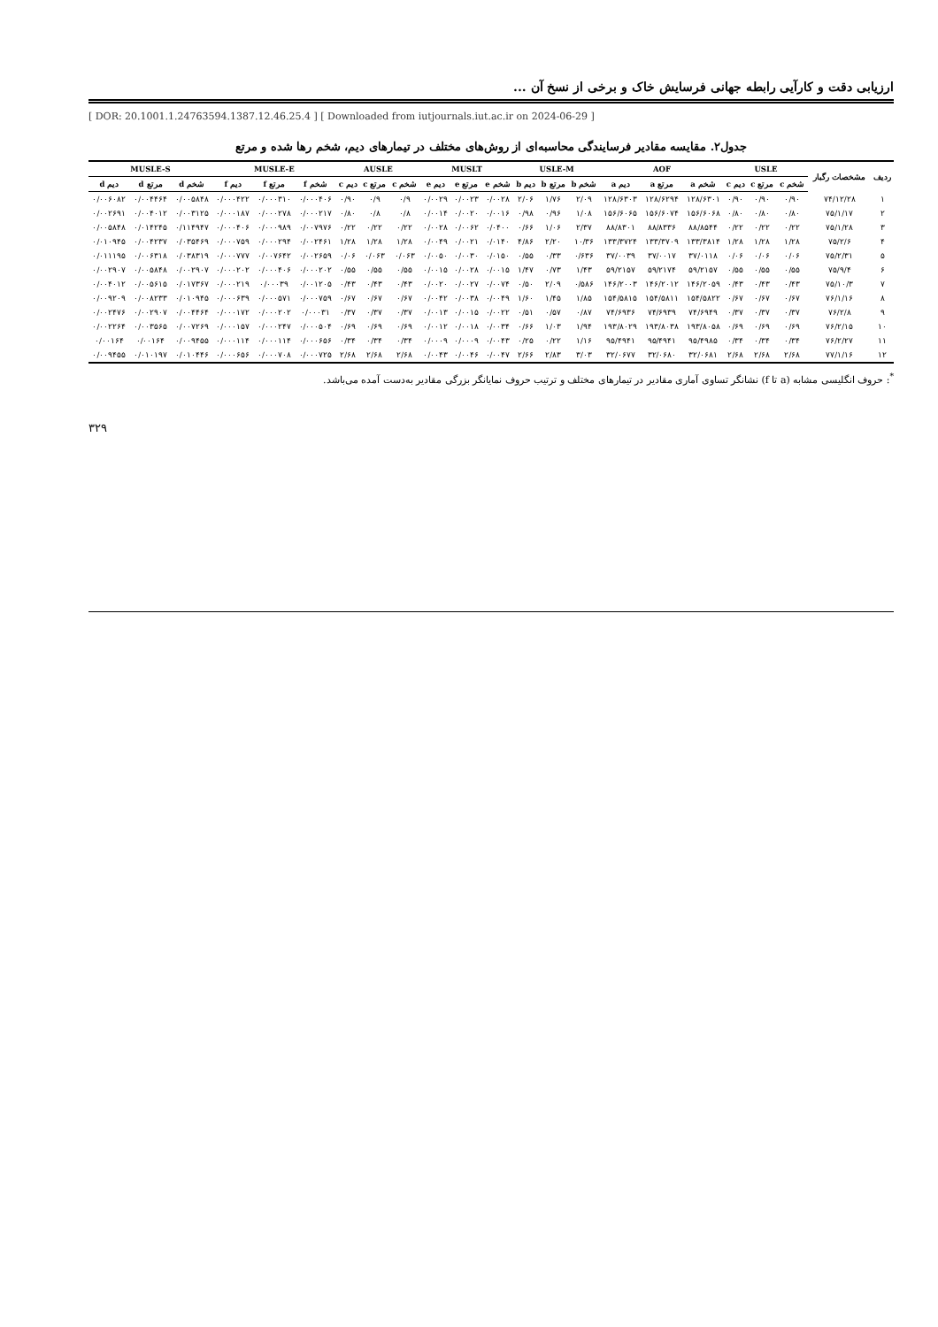ارزیابی دقت و کارآیی رابطه جهانی فرسایش خاک و برخی از نسخ آن ...
[ DOR: 20.1001.1.24763594.1387.12.46.25.4 ] [ Downloaded from iutjournals.iut.ac.ir on 2024-06-29 ]
جدول۲. مقایسه مقادیر فرسایندگی محاسبه‌ای از روش‌های مختلف در تیمارهای دیم، شخم رها شده و مرتع
| ردیف | مشخصات رگبار | USLE | | | AOF | | | USLE-M | | | MUSLT | | | AUSLE | | | MUSLE-E | | | MUSLE-S | | |
| --- | --- | --- | --- | --- | --- | --- | --- | --- | --- | --- | --- | --- | --- | --- | --- | --- | --- | --- | --- | --- | --- | --- |
| | | شخم c | مرتع c | دیم c | شخم a | مرتع a | دیم a | شخم b | مرتع b | دیم b | شخم e | مرتع e | دیم e | شخم c | مرتع c | دیم c | شخم f | مرتع f | دیم f | شخم d | مرتع d | دیم d |
| ۱ | ۷۴/۱۲/۲۸ | ۰/۹۰ | ۰/۹۰ | ۰/۹۰ | ۱۲۸/۶۳۰۱ | ۱۲۸/۶۲۹۴ | ۱۲۸/۶۳۰۳ | ۲/۰۹ | ۱/۷۶ | ۲/۰۶ | ۰/۰۰۲۸ | ۰/۰۰۲۳ | ۰/۰۰۲۹ | ۰/۹ | ۰/۹ | ۰/۹۰ | ۰/۰۰۰۴۰۶ | ۰/۰۰۰۳۱۰ | ۰/۰۰۰۴۲۲ | ۰/۰۰۵۸۴۸ | ۰/۰۰۴۴۶۴ | ۰/۰۰۶۰۸۲ |
| ۲ | ۷۵/۱/۱۷ | ۰/۸۰ | ۰/۸۰ | ۰/۸۰ | ۱۵۶/۶۰۶۸ | ۱۵۶/۶۰۷۴ | ۱۵۶/۶۰۶۵ | ۱/۰۸ | ۰/۹۶ | ۰/۹۸ | ۰/۰۰۱۶ | ۰/۰۰۲۰ | ۰/۰۰۱۴ | ۰/۸ | ۰/۸ | ۰/۸۰ | ۰/۰۰۰۲۱۷ | ۰/۰۰۰۲۷۸ | ۰/۰۰۰۱۸۷ | ۰/۰۰۳۱۲۵ | ۰/۰۰۴۰۱۲ | ۰/۰۰۲۶۹۱ |
| ۳ | ۷۵/۱/۲۸ | ۰/۲۲ | ۰/۲۲ | ۰/۲۲ | ۸۸/۸۵۴۴ | ۸۸/۸۳۳۶ | ۸۸/۸۳۰۱ | ۲/۳۷ | ۱/۰۶ | ۰/۶۶ | ۰/۰۴۰۰ | ۰/۰۰۶۲ | ۰/۰۰۲۸ | ۰/۲۲ | ۰/۲۲ | ۰/۲۲ | ۰/۰۰۷۹۷۶ | ۰/۰۰۰۹۸۹ | ۰/۰۰۰۴۰۶ | ۰/۱۱۴۹۴۷ | ۰/۰۱۴۲۴۵ | ۰/۰۰۵۸۴۸ |
| ۴ | ۷۵/۲/۶ | ۱/۲۸ | ۱/۲۸ | ۱/۲۸ | ۱۳۳/۳۸۱۴ | ۱۳۳/۳۷۰۹ | ۱۳۳/۳۷۲۴ | ۱۰/۳۶ | ۲/۲۰ | ۴/۸۶ | ۰/۰۱۴۰ | ۰/۰۰۲۱ | ۰/۰۰۴۹ | ۱/۲۸ | ۱/۲۸ | ۱/۲۸ | ۰/۰۰۲۴۶۱ | ۰/۰۰۰۲۹۴ | ۰/۰۰۰۷۵۹ | ۰/۰۳۵۴۶۹ | ۰/۰۰۴۲۳۷ | ۰/۰۱۰۹۴۵ |
| ۵ | ۷۵/۲/۳۱ | ۰/۰۶ | ۰/۰۶ | ۰/۰۶ | ۳۷/۰۱۱۸ | ۳۷/۰۰۱۷ | ۳۷/۰۰۳۹ | ۰/۶۳۶ | ۰/۳۳ | ۰/۵۵ | ۰/۰۱۵۰ | ۰/۰۰۳۰ | ۰/۰۰۵۰ | ۰/۰۶۳ | ۰/۰۶۳ | ۰/۰۶ | ۰/۰۰۲۶۵۹ | ۰/۰۰۷۶۴۲ | ۰/۰۰۰۷۷۷ | ۰/۰۳۸۳۱۹ | ۰/۰۰۶۳۱۸ | ۰/۰۱۱۱۹۵ |
| ۶ | ۷۵/۹/۴ | ۰/۵۵ | ۰/۵۵ | ۰/۵۵ | ۵۹/۲۱۵۷ | ۵۹/۲۱۷۴ | ۵۹/۲۱۵۷ | ۱/۴۳ | ۰/۷۳ | ۱/۴۷ | ۰/۰۰۱۵ | ۰/۰۰۲۸ | ۰/۰۰۱۵ | ۰/۵۵ | ۰/۵۵ | ۰/۵۵ | ۰/۰۰۰۲۰۲ | ۰/۰۰۰۴۰۶ | ۰/۰۰۰۲۰۲ | ۰/۰۰۲۹۰۷ | ۰/۰۰۵۸۴۸ | ۰/۰۰۲۹۰۷ |
| ۷ | ۷۵/۱۰/۳ | ۰/۴۳ | ۰/۴۳ | ۰/۴۳ | ۱۴۶/۲۰۵۹ | ۱۴۶/۲۰۱۲ | ۱۴۶/۲۰۰۳ | ۰/۵۸۶ | ۲/۰۹ | ۰/۵۰ | ۰/۰۰۷۴ | ۰/۰۰۲۷ | ۰/۰۰۲۰ | ۰/۴۳ | ۰/۴۳ | ۰/۴۳ | ۰/۰۰۱۲۰۵ | ۰/۰۰۰۳۹ | ۰/۰۰۰۲۱۹ | ۰/۰۱۷۳۶۷ | ۰/۰۰۵۶۱۵ | ۰/۰۰۴۰۱۲ |
| ۸ | ۷۶/۱/۱۶ | ۰/۶۷ | ۰/۶۷ | ۰/۶۷ | ۱۵۴/۵۸۲۲ | ۱۵۴/۵۸۱۱ | ۱۵۴/۵۸۱۵ | ۱/۸۵ | ۱/۴۵ | ۱/۶۰ | ۰/۰۰۴۹ | ۰/۰۰۳۸ | ۰/۰۰۴۲ | ۰/۶۷ | ۰/۶۷ | ۰/۶۷ | ۰/۰۰۰۷۵۹ | ۰/۰۰۰۵۷۱ | ۰/۰۰۰۶۳۹ | ۰/۰۱۰۹۴۵ | ۰/۰۰۸۲۳۳ | ۰/۰۰۹۲۰۹ |
| ۹ | ۷۶/۲/۸ | ۰/۳۷ | ۰/۳۷ | ۰/۳۷ | ۷۴/۶۹۴۹ | ۷۴/۶۹۳۹ | ۷۴/۶۹۳۶ | ۰/۸۷ | ۰/۵۷ | ۰/۵۱ | ۰/۰۰۲۲ | ۰/۰۰۱۵ | ۰/۰۰۱۳ | ۰/۳۷ | ۰/۳۷ | ۰/۳۷ | ۰/۰۰۰۳۱ | ۰/۰۰۰۲۰۲ | ۰/۰۰۰۱۷۲ | ۰/۰۰۴۴۶۴ | ۰/۰۰۲۹۰۷ | ۰/۰۰۲۴۷۶ |
| ۱۰ | ۷۶/۲/۱۵ | ۰/۶۹ | ۰/۶۹ | ۰/۶۹ | ۱۹۳/۸۰۵۸ | ۱۹۳/۸۰۳۸ | ۱۹۳/۸۰۲۹ | ۱/۹۴ | ۱/۰۳ | ۰/۶۶ | ۰/۰۰۳۴ | ۰/۰۰۱۸ | ۰/۰۰۱۲ | ۰/۶۹ | ۰/۶۹ | ۰/۶۹ | ۰/۰۰۰۵۰۴ | ۰/۰۰۰۲۴۷ | ۰/۰۰۰۱۵۷ | ۰/۰۰۷۲۶۹ | ۰/۰۰۳۵۶۵ | ۰/۰۰۲۲۶۴ |
| ۱۱ | ۷۶/۲/۲۷ | ۰/۳۴ | ۰/۳۴ | ۰/۳۴ | ۹۵/۴۹۸۵ | ۹۵/۴۹۴۱ | ۹۵/۴۹۴۱ | ۱/۱۶ | ۰/۲۲ | ۰/۲۵ | ۰/۰۰۴۳ | ۰/۰۰۰۹ | ۰/۰۰۰۹ | ۰/۳۴ | ۰/۳۴ | ۰/۳۴ | ۰/۰۰۰۶۵۶ | ۰/۰۰۰۱۱۴ | ۰/۰۰۰۱۱۴ | ۰/۰۰۹۴۵۵ | ۰/۰۰۱۶۴ | ۰/۰۰۱۶۴ |
| ۱۲ | ۷۷/۱/۱۶ | ۲/۶۸ | ۲/۶۸ | ۲/۶۸ | ۳۲/۰۶۸۱ | ۳۲/۰۶۸۰ | ۳۲/۰۶۷۷ | ۳/۰۳ | ۲/۸۳ | ۲/۶۶ | ۰/۰۰۴۷ | ۰/۰۰۴۶ | ۰/۰۰۴۳ | ۲/۶۸ | ۲/۶۸ | ۲/۶۸ | ۰/۰۰۰۷۲۵ | ۰/۰۰۰۷۰۸ | ۰/۰۰۰۶۵۶ | ۰/۰۱۰۴۴۶ | ۰/۰۱۰۱۹۷ | ۰/۰۰۹۴۵۵ |
<sup>*</sup>: حروف انگلیسی مشابه (a تا f) نشانگر تساوی آماری مقادیر در تیمارهای مختلف و ترتیب حروف نمایانگر بزرگی مقادیر به‌دست آمده می‌باشد.
۳۲۹